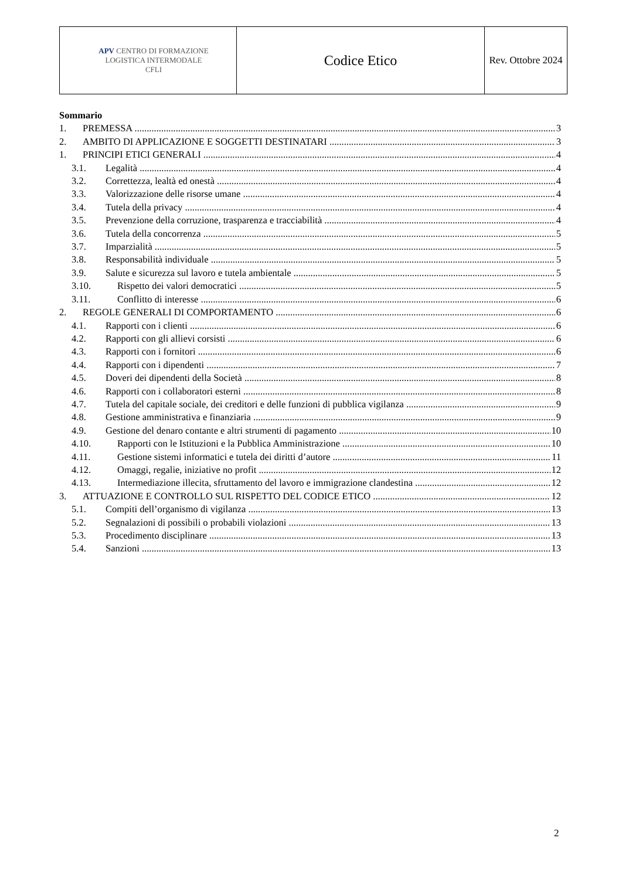| APV CENTRO DI FORMAZIONE LOGISTICA INTERMODALE CFLI | Codice Etico | Rev. Ottobre 2024 |
Sommario
1. PREMESSA 3
2. AMBITO DI APPLICAZIONE E SOGGETTI DESTINATARI 3
1. PRINCIPI ETICI GENERALI 4
3.1. Legalità 4
3.2. Correttezza, lealtà ed onestà 4
3.3. Valorizzazione delle risorse umane 4
3.4. Tutela della privacy 4
3.5. Prevenzione della corruzione, trasparenza e tracciabilità 4
3.6. Tutela della concorrenza 5
3.7. Imparzialità 5
3.8. Responsabilità individuale 5
3.9. Salute e sicurezza sul lavoro e tutela ambientale 5
3.10. Rispetto dei valori democratici 5
3.11. Conflitto di interesse 6
2. REGOLE GENERALI DI COMPORTAMENTO 6
4.1. Rapporti con i clienti 6
4.2. Rapporti con gli allievi corsisti 6
4.3. Rapporti con i fornitori 6
4.4. Rapporti con i dipendenti 7
4.5. Doveri dei dipendenti della Società 8
4.6. Rapporti con i collaboratori esterni 8
4.7. Tutela del capitale sociale, dei creditori e delle funzioni di pubblica vigilanza 9
4.8. Gestione amministrativa e finanziaria 9
4.9. Gestione del denaro contante e altri strumenti di pagamento 10
4.10. Rapporti con le Istituzioni e la Pubblica Amministrazione 10
4.11. Gestione sistemi informatici e tutela dei diritti d’autore 11
4.12. Omaggi, regalie, iniziative no profit 12
4.13. Intermediazione illecita, sfruttamento del lavoro e immigrazione clandestina 12
3. ATTUAZIONE E CONTROLLO SUL RISPETTO DEL CODICE ETICO 12
5.1. Compiti dell’organismo di vigilanza 13
5.2. Segnalazioni di possibili o probabili violazioni 13
5.3. Procedimento disciplinare 13
5.4. Sanzioni 13
2